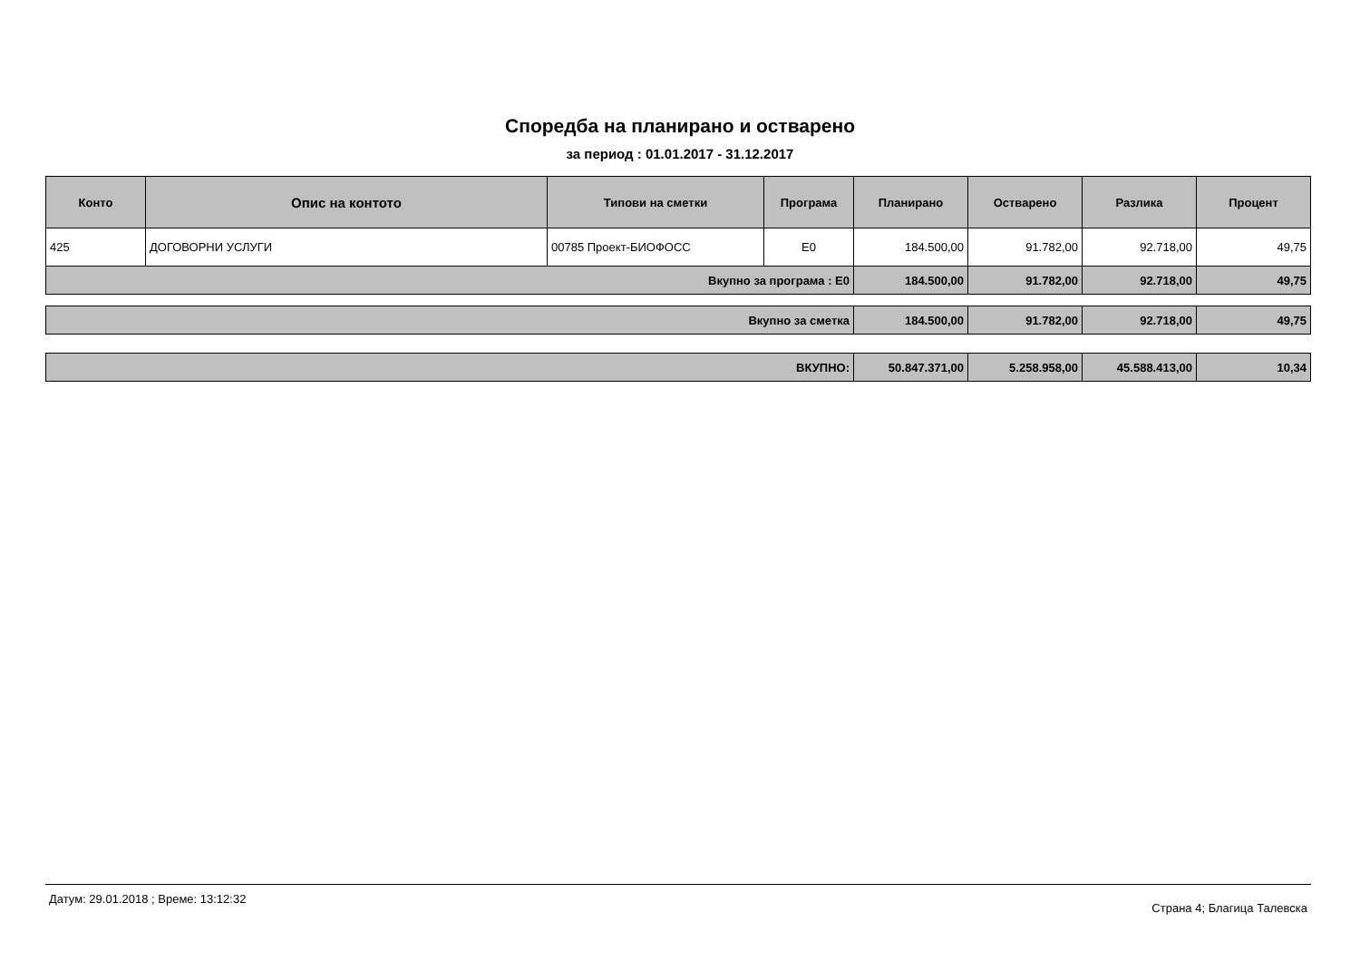Споредба на планирано и остварено
за период : 01.01.2017 - 31.12.2017
| Конто | Опис на контото | Типови на сметки | Програма | Планирано | Остварено | Разлика | Процент |
| --- | --- | --- | --- | --- | --- | --- | --- |
| 425 | ДОГОВОРНИ УСЛУГИ | 00785 Проект-БИОФОСС | E0 | 184.500,00 | 91.782,00 | 92.718,00 | 49,75 |
| Вкупно за програма : E0 | | | | 184.500,00 | 91.782,00 | 92.718,00 | 49,75 |
| Вкупно за сметка | 184.500,00 | 91.782,00 | 92.718,00 | 49,75 |
| ВКУПНО: | 50.847.371,00 | 5.258.958,00 | 45.588.413,00 | 10,34 |
Датум: 29.01.2018 ; Време: 13:12:32 Страна 4; Благица Талевска